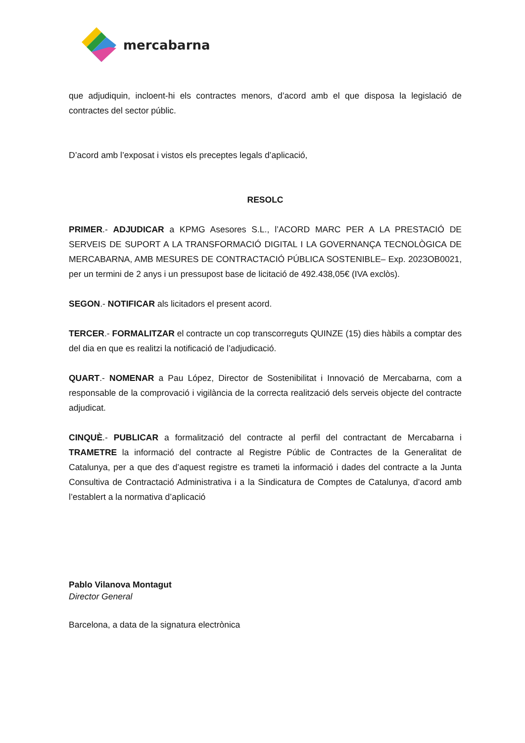mercabarna
que adjudiquin, incloent-hi els contractes menors, d’acord amb el que disposa la legislació de contractes del sector públic.
D’acord amb l’exposat i vistos els preceptes legals d’aplicació,
RESOLC
PRIMER.- ADJUDICAR a KPMG Asesores S.L., l’ACORD MARC PER A LA PRESTACIÓ DE SERVEIS DE SUPORT A LA TRANSFORMACIÓ DIGITAL I LA GOVERNANÇA TECNOLÒGICA DE MERCABARNA, AMB MESURES DE CONTRACTACIÓ PÚBLICA SOSTENIBLE– Exp. 2023OB0021, per un termini de 2 anys i un pressupost base de licitació de 492.438,05€ (IVA exclòs).
SEGON.- NOTIFICAR als licitadors el present acord.
TERCER.- FORMALITZAR el contracte un cop transcorreguts QUINZE (15) dies hàbils a comptar des del dia en que es realitzi la notificació de l’adjudicació.
QUART.- NOMENAR a Pau López, Director de Sostenibilitat i Innovació de Mercabarna, com a responsable de la comprovació i vigilància de la correcta realització dels serveis objecte del contracte adjudicat.
CINQUÈ.- PUBLICAR a formalització del contracte al perfil del contractant de Mercabarna i TRAMETRE la informació del contracte al Registre Públic de Contractes de la Generalitat de Catalunya, per a que des d’aquest registre es trameti la informació i dades del contracte a la Junta Consultiva de Contractació Administrativa i a la Sindicatura de Comptes de Catalunya, d’acord amb l’establert a la normativa d’aplicació
Pablo Vilanova Montagut
Director General
Barcelona, a data de la signatura electrònica